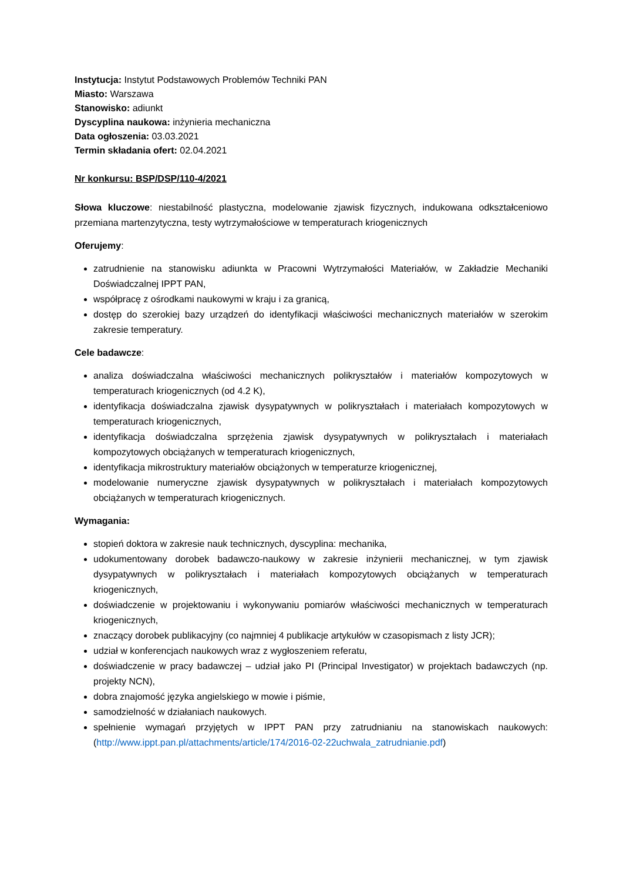Instytucja: Instytut Podstawowych Problemów Techniki PAN
Miasto: Warszawa
Stanowisko: adiunkt
Dyscyplina naukowa: inżynieria mechaniczna
Data ogłoszenia: 03.03.2021
Termin składania ofert: 02.04.2021
Nr konkursu: BSP/DSP/110-4/2021
Słowa kluczowe: niestabilność plastyczna, modelowanie zjawisk fizycznych, indukowana odkształceniowo przemiana martenzytyczna, testy wytrzymałościowe w temperaturach kriogenicznych
Oferujemy:
zatrudnienie na stanowisku adiunkta w Pracowni Wytrzymałości Materiałów, w Zakładzie Mechaniki Doświadczalnej IPPT PAN,
współpracę z ośrodkami naukowymi w kraju i za granicą,
dostęp do szerokiej bazy urządzeń do identyfikacji właściwości mechanicznych materiałów w szerokim zakresie temperatury.
Cele badawcze:
analiza doświadczalna właściwości mechanicznych polikryształów i materiałów kompozytowych w temperaturach kriogenicznych (od 4.2 K),
identyfikacja doświadczalna zjawisk dysypatywnych w polikryształach i materiałach kompozytowych w temperaturach kriogenicznych,
identyfikacja doświadczalna sprzężenia zjawisk dysypatywnych w polikryształach i materiałach kompozytowych obciążanych w temperaturach kriogenicznych,
identyfikacja mikrostruktury materiałów obciążonych w temperaturze kriogenicznej,
modelowanie numeryczne zjawisk dysypatywnych w polikryształach i materiałach kompozytowych obciążanych w temperaturach kriogenicznych.
Wymagania:
stopień doktora w zakresie nauk technicznych, dyscyplina: mechanika,
udokumentowany dorobek badawczo-naukowy w zakresie inżynierii mechanicznej, w tym zjawisk dysypatywnych w polikryształach i materiałach kompozytowych obciążanych w temperaturach kriogenicznych,
doświadczenie w projektowaniu i wykonywaniu pomiarów właściwości mechanicznych w temperaturach kriogenicznych,
znaczący dorobek publikacyjny (co najmniej 4 publikacje artykułów w czasopismach z listy JCR);
udział w konferencjach naukowych wraz z wygłoszeniem referatu,
doświadczenie w pracy badawczej – udział jako PI (Principal Investigator) w projektach badawczych (np. projekty NCN),
dobra znajomość języka angielskiego w mowie i piśmie,
samodzielność w działaniach naukowych.
spełnienie wymagań przyjętych w IPPT PAN przy zatrudnianiu na stanowiskach naukowych: (http://www.ippt.pan.pl/attachments/article/174/2016-02-22uchwala_zatrudnianie.pdf)